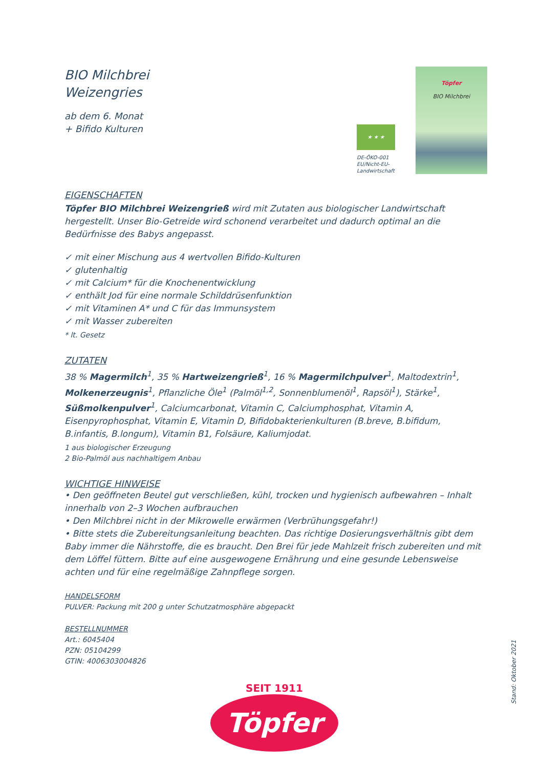BIO Milchbrei
Weizengries
ab dem 6. Monat
+ Bifido Kulturen
★ ★ ★
DE-ÖKO-001
EU/Nicht-EU-
Landwirtschaft
Töpfer
BIO Milchbrei
EIGENSCHAFTEN
Töpfer BIO Milchbrei Weizengrieß wird mit Zutaten aus biologischer Landwirtschaft hergestellt. Unser Bio-Getreide wird schonend verarbeitet und dadurch optimal an die Bedürfnisse des Babys angepasst.
✓ mit einer Mischung aus 4 wertvollen Bifido-Kulturen
✓ glutenhaltig
✓ mit Calcium* für die Knochenentwicklung
✓ enthält Jod für eine normale Schilddrüsenfunktion
✓ mit Vitaminen A* und C für das Immunsystem
✓ mit Wasser zubereiten
* lt. Gesetz
ZUTATEN
38 % Magermilch<sup>1</sup>, 35 % Hartweizengrieß<sup>1</sup>, 16 % Magermilchpulver<sup>1</sup>, Maltodextrin<sup>1</sup>, Molkenerzeugnis<sup>1</sup>, Pflanzliche Öle<sup>1</sup> (Palmöl<sup>1,2</sup>, Sonnenblumenöl<sup>1</sup>, Rapsöl<sup>1</sup>), Stärke<sup>1</sup>, Süßmolkenpulver<sup>1</sup>, Calciumcarbonat, Vitamin C, Calciumphosphat, Vitamin A, Eisenpyrophosphat, Vitamin E, Vitamin D, Bifidobakterienkulturen (B.breve, B.bifidum, B.infantis, B.longum), Vitamin B1, Folsäure, Kaliumjodat.
1 aus biologischer Erzeugung
2 Bio-Palmöl aus nachhaltigem Anbau
WICHTIGE HINWEISE
• Den geöffneten Beutel gut verschließen, kühl, trocken und hygienisch aufbewahren – Inhalt innerhalb von 2–3 Wochen aufbrauchen
• Den Milchbrei nicht in der Mikrowelle erwärmen (Verbrühungsgefahr!)
• Bitte stets die Zubereitungsanleitung beachten. Das richtige Dosierungsverhältnis gibt dem Baby immer die Nährstoffe, die es braucht. Den Brei für jede Mahlzeit frisch zubereiten und mit dem Löffel füttern. Bitte auf eine ausgewogene Ernährung und eine gesunde Lebensweise achten und für eine regelmäßige Zahnpflege sorgen.
HANDELSFORM
PULVER: Packung mit 200 g unter Schutzatmosphäre abgepackt
BESTELLNUMMER
Art.: 6045404
PZN: 05104299
GTIN: 4006303004826
SEIT 1911
Töpfer
Stand: Oktober 2021